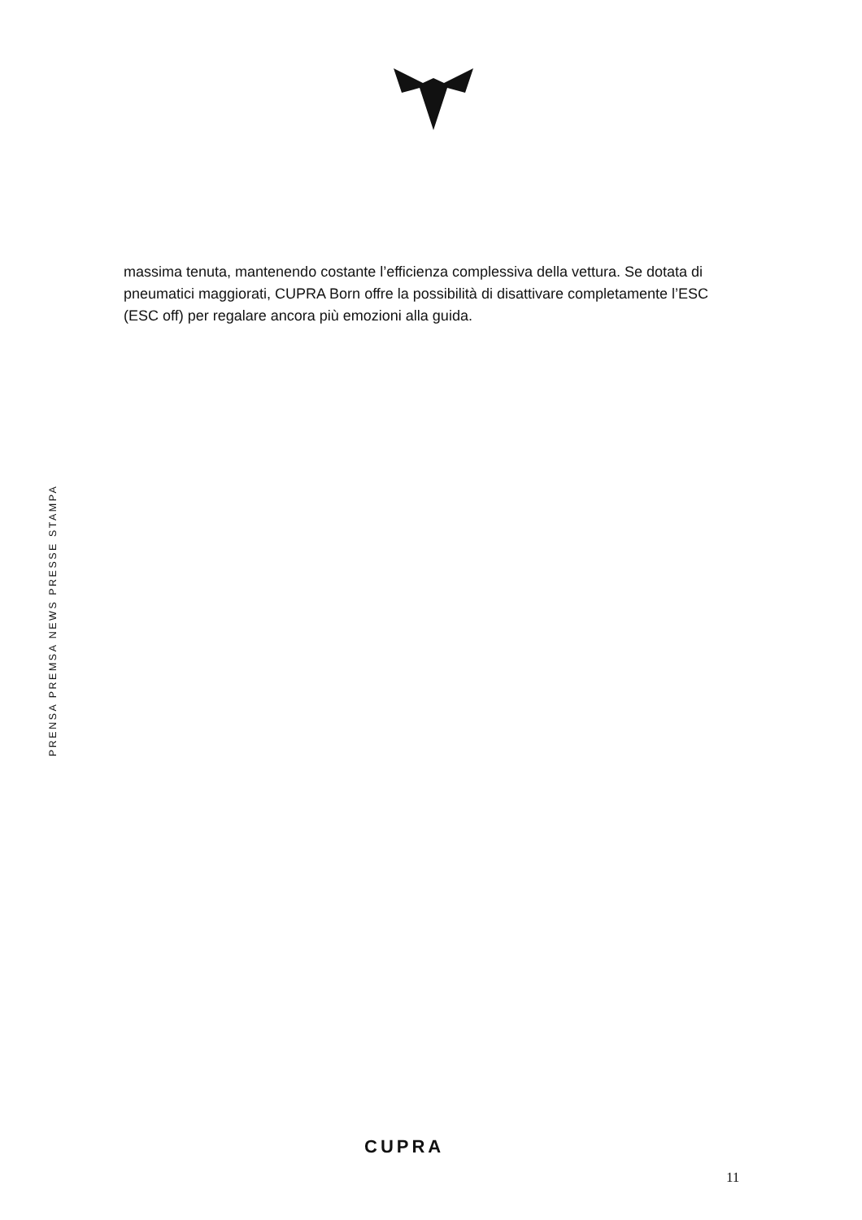massima tenuta, mantenendo costante l’efficienza complessiva della vettura. Se dotata di pneumatici maggiorati, CUPRA Born offre la possibilità di disattivare completamente l’ESC (ESC off) per regalare ancora più emozioni alla guida.
PRENSA PREMSA NEWS PRESSE STAMPA
CUPRA
11